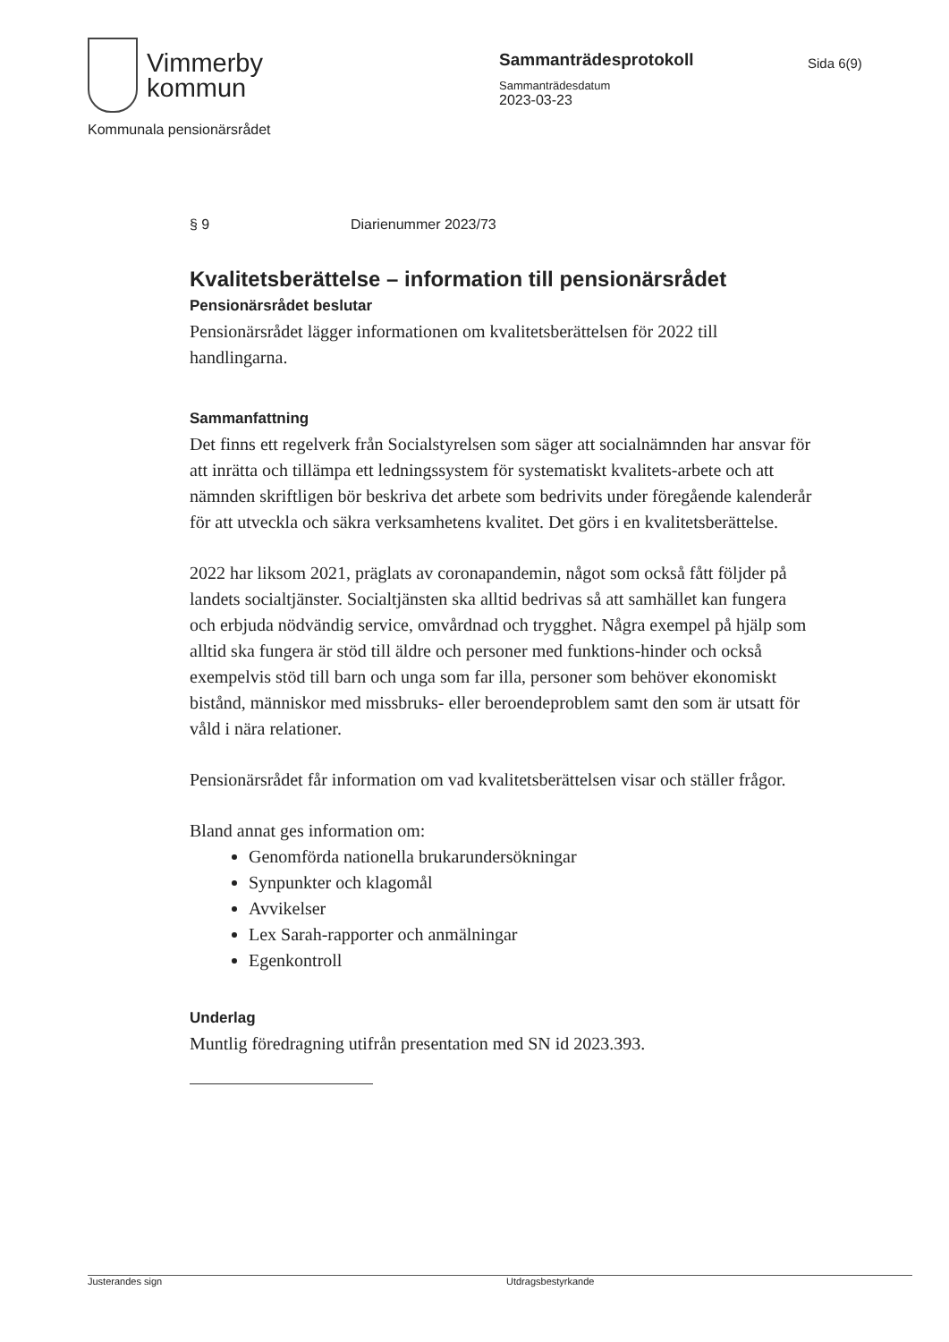Vimmerby
kommun
Sammanträdesprotokoll
Sammanträdesdatum
2023-03-23
Sida 6(9)
Kommunala pensionärsrådet
§ 9 Diarienummer 2023/73
Kvalitetsberättelse – information till pensionärsrådet
Pensionärsrådet beslutar
Pensionärsrådet lägger informationen om kvalitetsberättelsen för 2022 till handlingarna.
Sammanfattning
Det finns ett regelverk från Socialstyrelsen som säger att socialnämnden har ansvar för att inrätta och tillämpa ett ledningssystem för systematiskt kvalitets-arbete och att nämnden skriftligen bör beskriva det arbete som bedrivits under föregående kalenderår för att utveckla och säkra verksamhetens kvalitet. Det görs i en kvalitetsberättelse.
2022 har liksom 2021, präglats av coronapandemin, något som också fått följder på landets socialtjänster. Socialtjänsten ska alltid bedrivas så att samhället kan fungera och erbjuda nödvändig service, omvårdnad och trygghet. Några exempel på hjälp som alltid ska fungera är stöd till äldre och personer med funktions-hinder och också exempelvis stöd till barn och unga som far illa, personer som behöver ekonomiskt bistånd, människor med missbruks- eller beroendeproblem samt den som är utsatt för våld i nära relationer.
Pensionärsrådet får information om vad kvalitetsberättelsen visar och ställer frågor.
Bland annat ges information om:
Genomförda nationella brukarundersökningar
Synpunkter och klagomål
Avvikelser
Lex Sarah-rapporter och anmälningar
Egenkontroll
Underlag
Muntlig föredragning utifrån presentation med SN id 2023.393.
Justerandes sign Utdragsbestyrkande